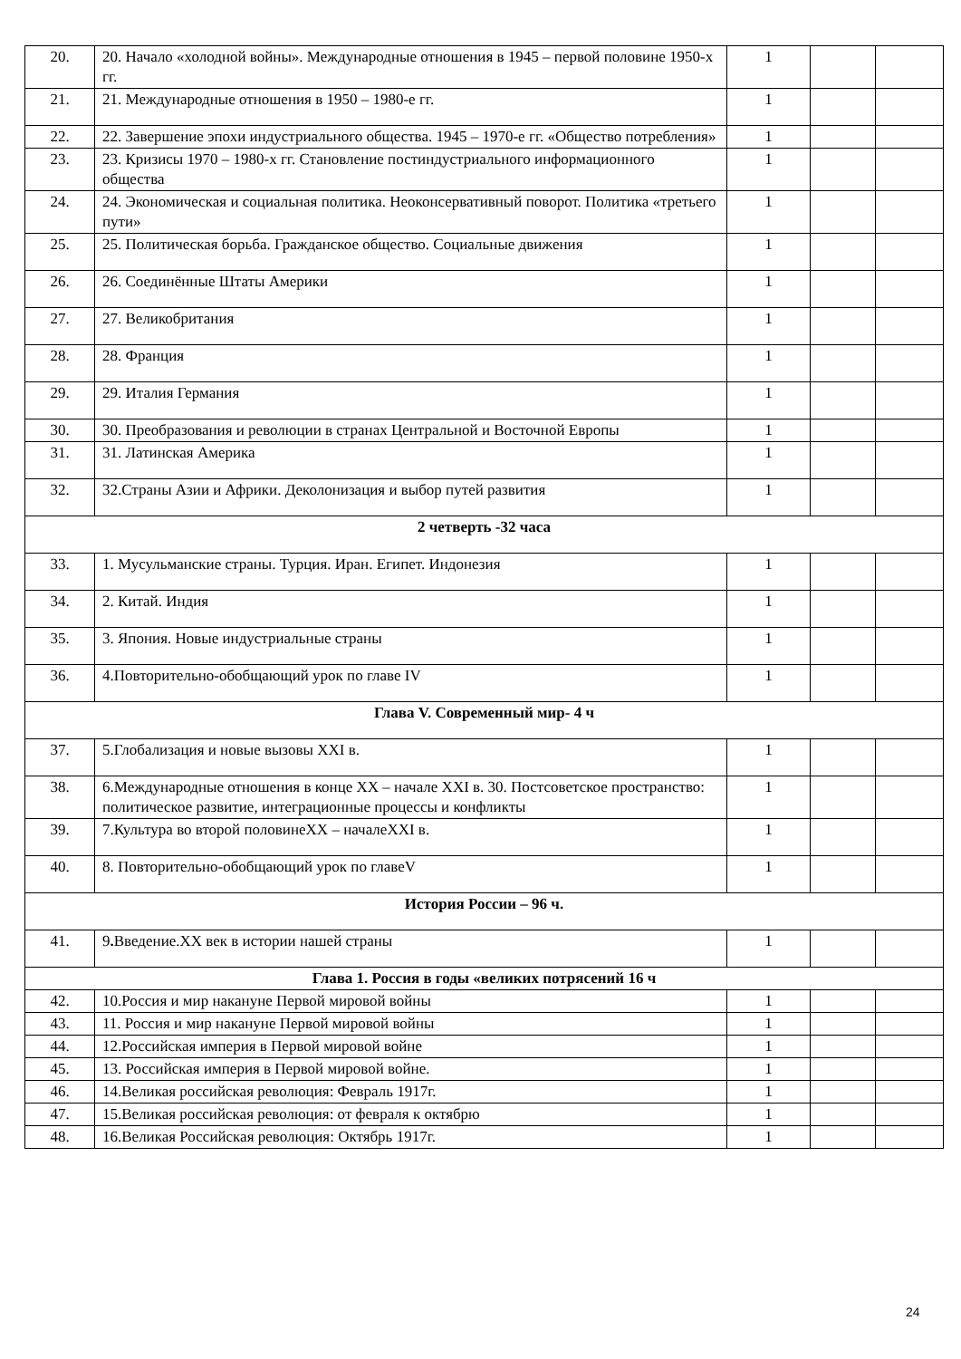| 20. | 20. Начало «холодной войны». Международные отношения в 1945 – первой половине 1950-х гг. | 1 | | |
| 21. | 21. Международные отношения в 1950 – 1980-е гг. | 1 | | |
| 22. | 22. Завершение эпохи индустриального общества. 1945 – 1970-е гг. «Общество потребления» | 1 | | |
| 23. | 23. Кризисы 1970 – 1980-х гг. Становление постиндустриального информационного общества | 1 | | |
| 24. | 24. Экономическая и социальная политика. Неоконсервативный поворот. Политика «третьего пути» | 1 | | |
| 25. | 25. Политическая борьба. Гражданское общество. Социальные движения | 1 | | |
| 26. | 26. Соединённые Штаты Америки | 1 | | |
| 27. | 27. Великобритания | 1 | | |
| 28. | 28. Франция | 1 | | |
| 29. | 29. Италия Германия | 1 | | |
| 30. | 30. Преобразования и революции в странах Центральной и Восточной Европы | 1 | | |
| 31. | 31. Латинская Америка | 1 | | |
| 32. | 32.Страны Азии и Африки. Деколонизация и выбор путей развития | 1 | | |
| 2 четверть -32 часа | | | | |
| 33. | 1. Мусульманские страны. Турция. Иран. Египет. Индонезия | 1 | | |
| 34. | 2. Китай. Индия | 1 | | |
| 35. | 3. Япония. Новые индустриальные страны | 1 | | |
| 36. | 4.Повторительно-обобщающий урок по главе IV | 1 | | |
| Глава V. Современный мир- 4 ч | | | | |
| 37. | 5.Глобализация и новые вызовы XXI в. | 1 | | |
| 38. | 6.Международные отношения в конце XX – начале XXI в. 30. Постсоветское пространство: политическое развитие, интеграционные процессы и конфликты | 1 | | |
| 39. | 7.Культура во второй половинеXX – началеXXI в. | 1 | | |
| 40. | 8. Повторительно-обобщающий урок по главеV | 1 | | |
| История России – 96 ч. | | | | |
| 41. | 9 . Введение.XX век в истории нашей страны | 1 | | |
| Глава 1. Россия в годы «великих потрясений 16 ч | | | | |
| 42. | 10.Россия и мир накануне Первой мировой войны | 1 | | |
| 43. | 11. Россия и мир накануне Первой мировой войны | 1 | | |
| 44. | 12.Российская империя в Первой мировой войне | 1 | | |
| 45. | 13. Российская империя в Первой мировой войне. | 1 | | |
| 46. | 14.Великая российская революция: Февраль 1917г. | 1 | | |
| 47. | 15.Великая российская революция: от февраля к октябрю | 1 | | |
| 48. | 16.Великая Российская революция: Октябрь 1917г. | 1 | | |
24